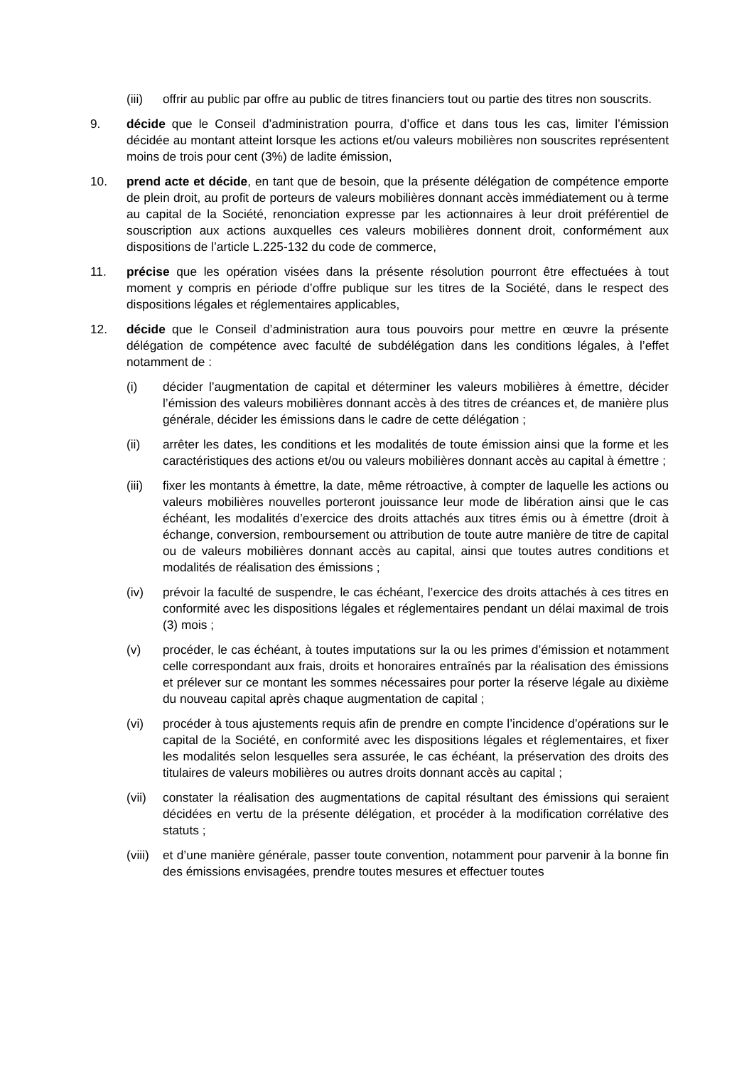(iii)
offrir au public par offre au public de titres financiers tout ou partie des titres non souscrits.
9. décide que le Conseil d’administration pourra, d’office et dans tous les cas, limiter l’émission décidée au montant atteint lorsque les actions et/ou valeurs mobilières non souscrites représentent moins de trois pour cent (3%) de ladite émission,
10. prend acte et décide, en tant que de besoin, que la présente délégation de compétence emporte de plein droit, au profit de porteurs de valeurs mobilières donnant accès immédiatement ou à terme au capital de la Société, renonciation expresse par les actionnaires à leur droit préférentiel de souscription aux actions auxquelles ces valeurs mobilières donnent droit, conformément aux dispositions de l’article L.225-132 du code de commerce,
11. précise que les opération visées dans la présente résolution pourront être effectuées à tout moment y compris en période d’offre publique sur les titres de la Société, dans le respect des dispositions légales et réglementaires applicables,
12. décide que le Conseil d’administration aura tous pouvoirs pour mettre en œuvre la présente délégation de compétence avec faculté de subdélégation dans les conditions légales, à l’effet notamment de :
(i) décider l’augmentation de capital et déterminer les valeurs mobilières à émettre, décider l’émission des valeurs mobilières donnant accès à des titres de créances et, de manière plus générale, décider les émissions dans le cadre de cette délégation ;
(ii) arrêter les dates, les conditions et les modalités de toute émission ainsi que la forme et les caractéristiques des actions et/ou ou valeurs mobilières donnant accès au capital à émettre ;
(iii)
fixer les montants à émettre, la date, même rétroactive, à compter de laquelle les actions ou valeurs mobilières nouvelles porteront jouissance leur mode de libération ainsi que le cas échéant, les modalités d’exercice des droits attachés aux titres émis ou à émettre (droit à échange, conversion, remboursement ou attribution de toute autre manière de titre de capital ou de valeurs mobilières donnant accès au capital, ainsi que toutes autres conditions et modalités de réalisation des émissions ;
(iv) prévoir la faculté de suspendre, le cas échéant, l’exercice des droits attachés à ces titres en conformité avec les dispositions légales et réglementaires pendant un délai maximal de trois (3) mois ;
(v) procéder, le cas échéant, à toutes imputations sur la ou les primes d’émission et notamment celle correspondant aux frais, droits et honoraires entraînés par la réalisation des émissions et prélever sur ce montant les sommes nécessaires pour porter la réserve légale au dixième du nouveau capital après chaque augmentation de capital ;
(vi) procéder à tous ajustements requis afin de prendre en compte l’incidence d’opérations sur le capital de la Société, en conformité avec les dispositions légales et réglementaires, et fixer les modalités selon lesquelles sera assurée, le cas échéant, la préservation des droits des titulaires de valeurs mobilières ou autres droits donnant accès au capital ;
(vii)
constater la réalisation des augmentations de capital résultant des émissions qui seraient décidées en vertu de la présente délégation, et procéder à la modification corrélative des statuts ;
(viii)
et d’une manière générale, passer toute convention, notamment pour parvenir à la bonne fin des émissions envisagées, prendre toutes mesures et effectuer toutes